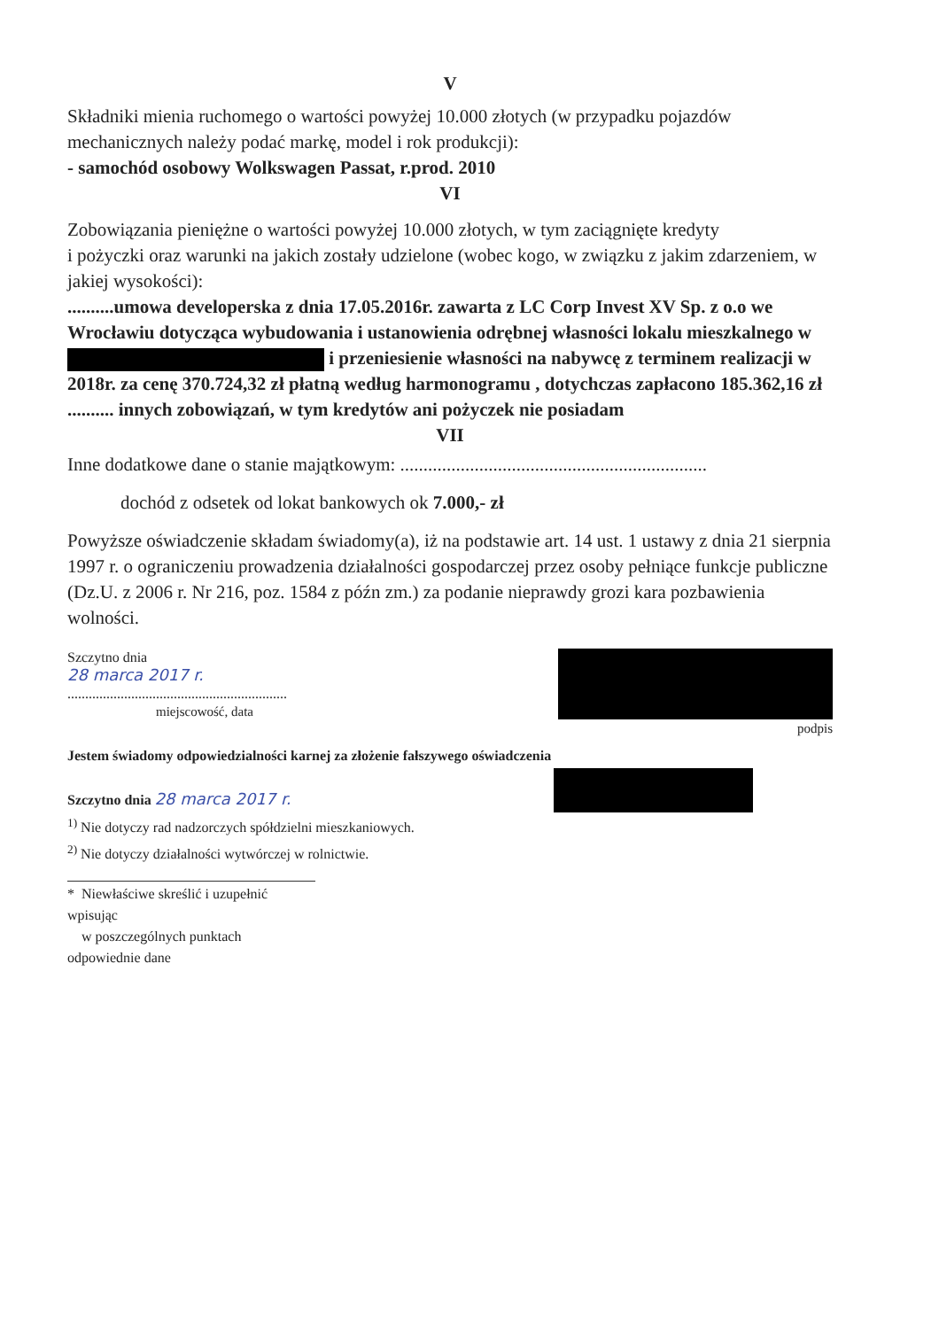V
Składniki mienia ruchomego o wartości powyżej 10.000 złotych (w przypadku pojazdów
mechanicznych należy podać markę, model i rok produkcji):
- samochód osobowy Wolkswagen Passat, r.prod. 2010
VI
Zobowiązania pieniężne o wartości powyżej 10.000 złotych, w tym zaciągnięte kredyty
i pożyczki oraz warunki na jakich zostały udzielone (wobec kogo, w związku z jakim zdarzeniem, w jakiej wysokości):
..........umowa developerska z dnia 17.05.2016r. zawarta z LC Corp Invest XV Sp. z o.o we Wrocławiu dotycząca wybudowania i ustanowienia odrębnej własności lokalu mieszkalnego w i przeniesienie własności na nabywcę z terminem realizacji w 2018r. za cenę 370.724,32 zł płatną według harmonogramu , dotychczas zapłacono 185.362,16 zł
.......... innych zobowiązań, w tym kredytów ani pożyczek nie posiadam
VII
Inne dodatkowe dane o stanie majątkowym: ..................................................................
dochód z odsetek od lokat bankowych ok 7.000,- zł
Powyższe oświadczenie składam świadomy(a), iż na podstawie art. 14 ust. 1 ustawy z dnia 21 sierpnia 1997 r. o ograniczeniu prowadzenia działalności gospodarczej przez osoby pełniące funkcje publiczne (Dz.U. z 2006 r. Nr 216, poz. 1584 z późn zm.) za podanie nieprawdy grozi kara pozbawienia wolności.
Szczytno dnia
28 marca 2017 r.
..............................................................
miejscowość, data
podpis
Jestem świadomy odpowiedzialności karnej za złożenie fałszywego oświadczenia
Szczytno dnia 28 marca 2017 r.
<sup>1)</sup> Nie dotyczy rad nadzorczych spółdzielni mieszkaniowych.
<sup>2)</sup> Nie dotyczy działalności wytwórczej w rolnictwie.
* Niewłaściwe skreślić i uzupełnić wpisując
w poszczególnych punktach odpowiednie dane